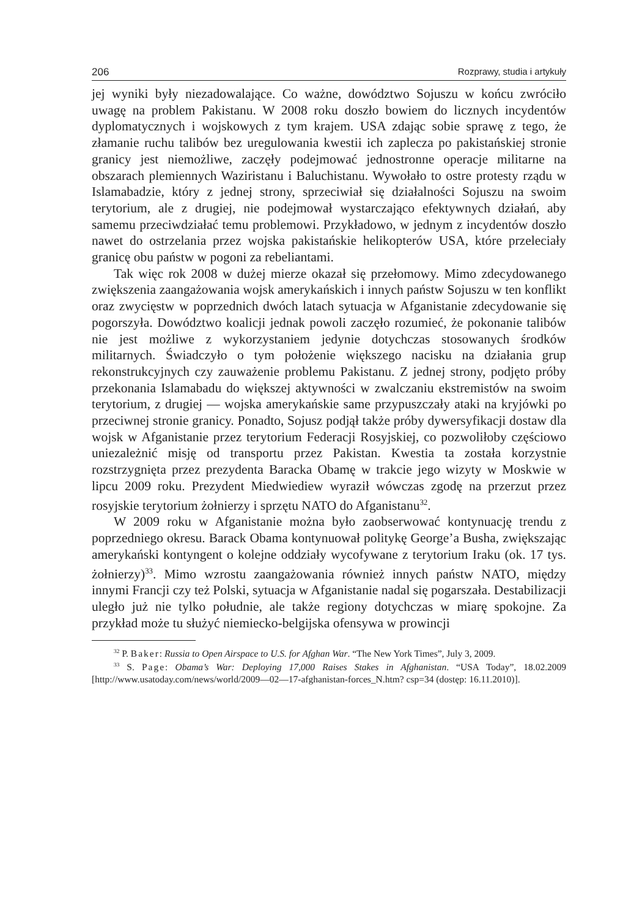206 Rozprawy, studia i artykuły
jej wyniki były niezadowalające. Co ważne, dowództwo Sojuszu w końcu zwróciło uwagę na problem Pakistanu. W 2008 roku doszło bowiem do licznych incydentów dyplomatycznych i wojskowych z tym krajem. USA zdając sobie sprawę z tego, że złamanie ruchu talibów bez uregulowania kwestii ich zaplecza po pakistańskiej stronie granicy jest niemożliwe, zaczęły podejmować jednostronne operacje militarne na obszarach plemiennych Waziristanu i Baluchistanu. Wywołało to ostre protesty rządu w Islamabadzie, który z jednej strony, sprzeciwiał się działalności Sojuszu na swoim terytorium, ale z drugiej, nie podejmował wystarczająco efektywnych działań, aby samemu przeciwdziałać temu problemowi. Przykładowo, w jednym z incydentów doszło nawet do ostrzelania przez wojska pakistańskie helikopterów USA, które przeleciały granicę obu państw w pogoni za rebeliantami.
Tak więc rok 2008 w dużej mierze okazał się przełomowy. Mimo zdecydowanego zwiększenia zaangażowania wojsk amerykańskich i innych państw Sojuszu w ten konflikt oraz zwycięstw w poprzednich dwóch latach sytuacja w Afganistanie zdecydowanie się pogorszyła. Dowództwo koalicji jednak powoli zaczęło rozumieć, że pokonanie talibów nie jest możliwe z wykorzystaniem jedynie dotychczas stosowanych środków militarnych. Świadczyło o tym położenie większego nacisku na działania grup rekonstrukcyjnych czy zauważenie problemu Pakistanu. Z jednej strony, podjęto próby przekonania Islamabadu do większej aktywności w zwalczaniu ekstremistów na swoim terytorium, z drugiej — wojska amerykańskie same przypuszczały ataki na kryjówki po przeciwnej stronie granicy. Ponadto, Sojusz podjął także próby dywersyfikacji dostaw dla wojsk w Afganistanie przez terytorium Federacji Rosyjskiej, co pozwoliłoby częściowo uniezależnić misję od transportu przez Pakistan. Kwestia ta została korzystnie rozstrzygnięta przez prezydenta Baracka Obamę w trakcie jego wizyty w Moskwie w lipcu 2009 roku. Prezydent Miedwiediew wyraził wówczas zgodę na przerzut przez rosyjskie terytorium żołnierzy i sprzętu NATO do Afganistanu<sup>32</sup>.
W 2009 roku w Afganistanie można było zaobserwować kontynuację trendu z poprzedniego okresu. Barack Obama kontynuował politykę George’a Busha, zwiększając amerykański kontyngent o kolejne oddziały wycofywane z terytorium Iraku (ok. 17 tys. żołnierzy)<sup>33</sup>. Mimo wzrostu zaangażowania również innych państw NATO, między innymi Francji czy też Polski, sytuacja w Afganistanie nadal się pogarszała. Destabilizacji uległo już nie tylko południe, ale także regiony dotychczas w miarę spokojne. Za przykład może tu służyć niemiecko-belgijska ofensywa w prowincji
<sup>32</sup> P. Baker: Russia to Open Airspace to U.S. for Afghan War. “The New York Times”, July 3, 2009.
<sup>33</sup> S. Page: Obama’s War: Deploying 17,000 Raises Stakes in Afghanistan. “USA Today”, 18.02.2009 [http://www.usatoday.com/news/world/2009—02—17-afghanistan-forces_N.htm? csp=34 (dostęp: 16.11.2010)].